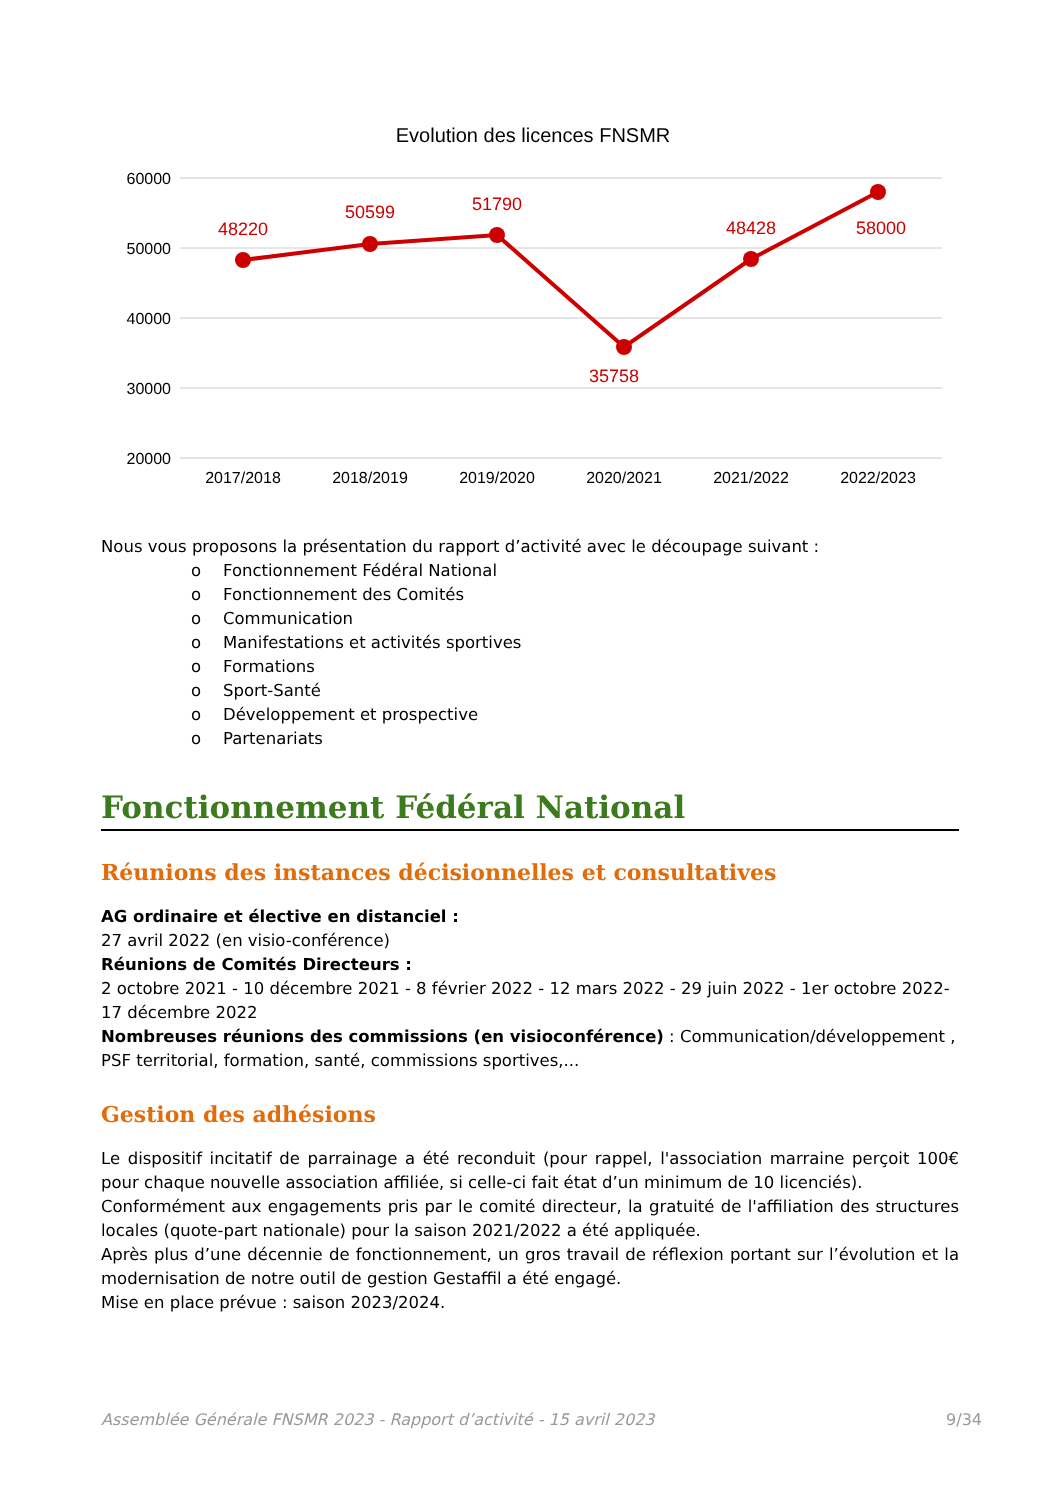Evolution des licences FNSMR
60000
50000
40000
30000
20000
48220
50599
51790
35758
48428
58000
2017/2018
2018/2019
2019/2020
2020/2021
2021/2022
2022/2023
Nous vous proposons la présentation du rapport d’activité avec le découpage suivant :
o Fonctionnement Fédéral National
o Fonctionnement des Comités
o Communication
o Manifestations et activités sportives
o Formations
o Sport-Santé
o Développement et prospective
o Partenariats
Fonctionnement Fédéral National
Réunions des instances décisionnelles et consultatives
AG ordinaire et élective en distanciel :
27 avril 2022 (en visio-conférence)
Réunions de Comités Directeurs :
2 octobre 2021 - 10 décembre 2021 - 8 février 2022 - 12 mars 2022 - 29 juin 2022 - 1er octobre 2022- 17 décembre 2022
Nombreuses réunions des commissions (en visioconférence) : Communication/développement , PSF territorial, formation, santé, commissions sportives,...
Gestion des adhésions
Le dispositif incitatif de parrainage a été reconduit (pour rappel, l'association marraine perçoit 100€ pour chaque nouvelle association affiliée, si celle-ci fait état d’un minimum de 10 licenciés).
Conformément aux engagements pris par le comité directeur, la gratuité de l'affiliation des structures locales (quote-part nationale) pour la saison 2021/2022 a été appliquée.
Après plus d’une décennie de fonctionnement, un gros travail de réflexion portant sur l’évolution et la modernisation de notre outil de gestion Gestaffil a été engagé.
Mise en place prévue : saison 2023/2024.
Assemblée Générale FNSMR 2023 - Rapport d’activité - 15 avril 2023 9/34